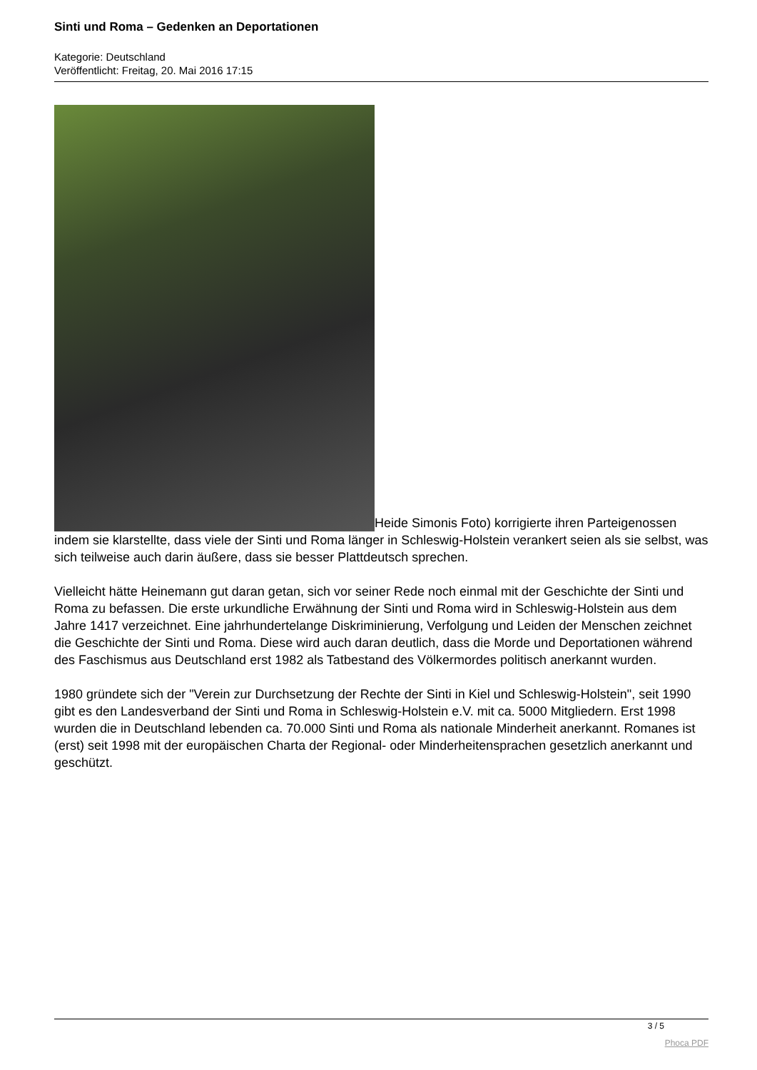Sinti und Roma – Gedenken an Deportationen
Kategorie: Deutschland
Veröffentlicht: Freitag, 20. Mai 2016 17:15
Heide Simonis Foto) korrigierte ihren Parteigenossen indem sie klarstellte, dass viele der Sinti und Roma länger in Schleswig-Holstein verankert seien als sie selbst, was sich teilweise auch darin äußere, dass sie besser Plattdeutsch sprechen.
Vielleicht hätte Heinemann gut daran getan, sich vor seiner Rede noch einmal mit der Geschichte der Sinti und Roma zu befassen. Die erste urkundliche Erwähnung der Sinti und Roma wird in Schleswig-Holstein aus dem Jahre 1417 verzeichnet. Eine jahrhundertelange Diskriminierung, Verfolgung und Leiden der Menschen zeichnet die Geschichte der Sinti und Roma. Diese wird auch daran deutlich, dass die Morde und Deportationen während des Faschismus aus Deutschland erst 1982 als Tatbestand des Völkermordes politisch anerkannt wurden.
1980 gründete sich der "Verein zur Durchsetzung der Rechte der Sinti in Kiel und Schleswig-Holstein", seit 1990 gibt es den Landesverband der Sinti und Roma in Schleswig-Holstein e.V. mit ca. 5000 Mitgliedern. Erst 1998 wurden die in Deutschland lebenden ca. 70.000 Sinti und Roma als nationale Minderheit anerkannt. Romanes ist (erst) seit 1998 mit der europäischen Charta der Regional- oder Minderheitensprachen gesetzlich anerkannt und geschützt.
3 / 5
Phoca PDF